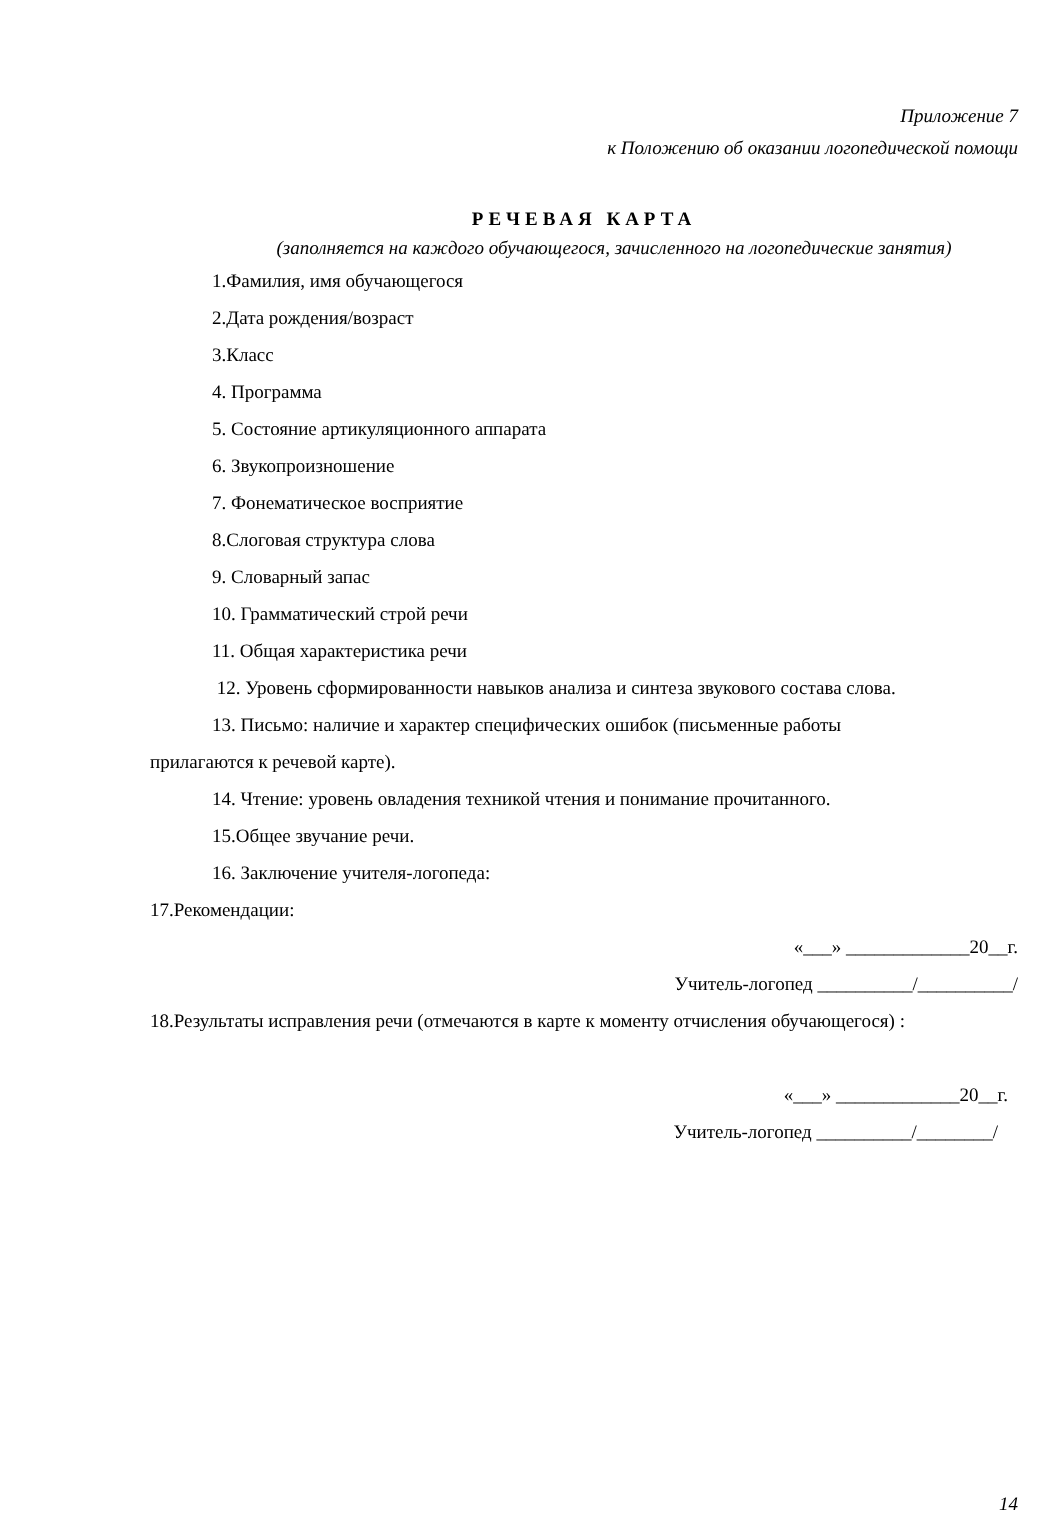Приложение 7
к Положению об оказании логопедической помощи
РЕЧЕВАЯ КАРТА
(заполняется на каждого обучающегося, зачисленного на логопедические занятия)
1.Фамилия, имя обучающегося
2.Дата рождения/возраст
3.Класс
4. Программа
5. Состояние артикуляционного аппарата
6. Звукопроизношение
7. Фонематическое восприятие
8.Слоговая структура слова
9. Словарный запас
10. Грамматический строй речи
11. Общая характеристика речи
12. Уровень сформированности навыков анализа и синтеза звукового состава слова.
13. Письмо: наличие и характер специфических ошибок (письменные работы
прилагаются к речевой карте).
14. Чтение: уровень овладения техникой чтения и понимание прочитанного.
15.Общее звучание речи.
16. Заключение учителя-логопеда:
17.Рекомендации:
«___» _____________20__г.
Учитель-логопед __________/__________/
18.Результаты исправления речи (отмечаются в карте к моменту отчисления обучающегося) :
«___» _____________20__г.
Учитель-логопед __________/________/
14